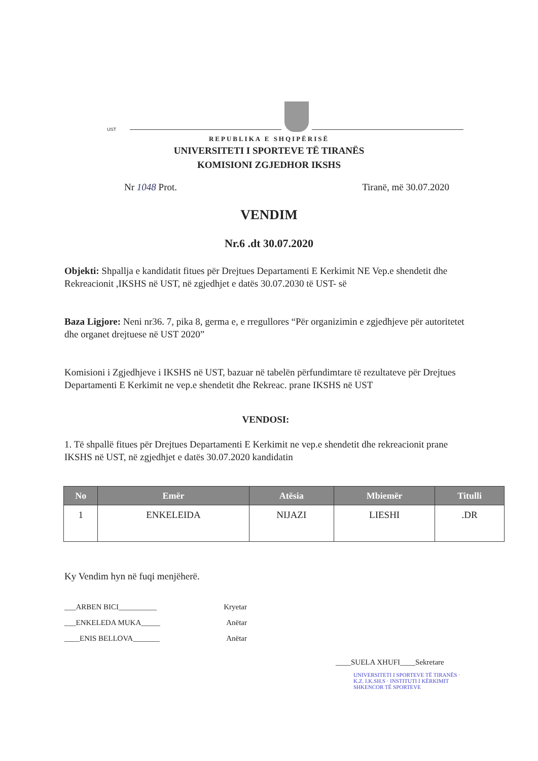UST
REPUBLIKA E SHQIPËRISË
UNIVERSITETI I SPORTEVE TË TIRANËS
KOMISIONI ZGJEDHOR IKSHS
Nr 1048 Prot. Tiranë, më 30.07.2020
VENDIM
Nr.6 .dt 30.07.2020
Objekti: Shpallja e kandidatit fitues për Drejtues Departamenti E Kerkimit NE Vep.e shendetit dhe Rekreacionit ,IKSHS në UST, në zgjedhjet e datës 30.07.2030 të UST- së
Baza Ligjore: Neni nr36. 7, pika 8, germa e, e rregullores “Për organizimin e zgjedhjeve për autoritetet dhe organet drejtuese në UST 2020”
Komisioni i Zgjedhjeve i IKSHS në UST, bazuar në tabelën përfundimtare të rezultateve për Drejtues Departamenti E Kerkimit ne vep.e shendetit dhe Rekreac. prane IKSHS në UST
VENDOSI:
1. Të shpallë fitues për Drejtues Departamenti E Kerkimit ne vep.e shendetit dhe rekreacionit prane IKSHS në UST, në zgjedhjet e datës 30.07.2020 kandidatin
| No | Emër | Atësia | Mbiemër | Titulli |
| --- | --- | --- | --- | --- |
| 1 | ENKELEIDA | NIJAZI | LIESHI | .DR |
Ky Vendim hyn në fuqi menjëherë.
___ARBEN BICI__________ Kryetar
___ENKELEDA MUKA_____ Anëtar
____ENIS BELLOVA_______ Anëtar
____SUELA XHUFI____Sekretare
UNIVERSITETI I SPORTEVE TË TIRANËS · K.Z. I.K.SH.S · INSTITUTI I KËRKIMIT SHKENCOR TË SPORTEVE